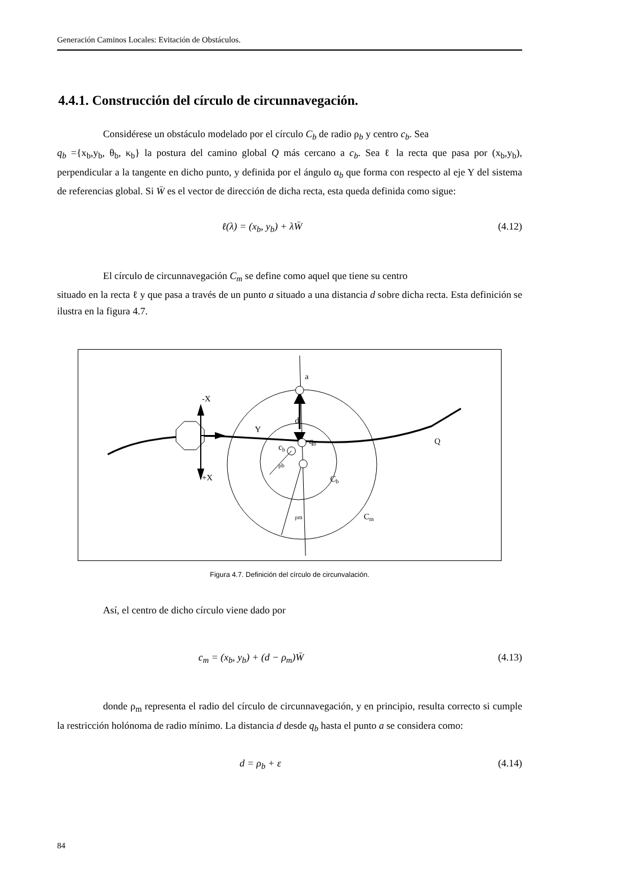Generación Caminos Locales: Evitación de Obstáculos.
4.4.1. Construcción del círculo de circunnavegación.
Considérese un obstáculo modelado por el círculo C<sub>b</sub> de radio ρ<sub>b</sub> y centro c<sub>b</sub>. Sea
q<sub>b</sub> ={x<sub>b</sub>,y<sub>b</sub>, θ<sub>b</sub>, κ<sub>b</sub>} la postura del camino global Q más cercano a c<sub>b</sub>. Sea ℓ la recta que pasa por (x<sub>b</sub>,y<sub>b</sub>), perpendicular a la tangente en dicho punto, y definida por el ángulo α<sub>b</sub> que forma con respecto al eje Y del sistema de referencias global. Si W̄ es el vector de dirección de dicha recta, esta queda definida como sigue:
ℓ(λ) = (x<sub>b</sub>, y<sub>b</sub>) + λW̄ (4.12)
El círculo de circunnavegación C<sub>m</sub> se define como aquel que tiene su centro
situado en la recta ℓ y que pasa a través de un punto a situado a una distancia d sobre dicha recta. Esta definición se ilustra en la figura 4.7.
a
-X
+X
Y
d
qb
cb
ρb
Cb
ρm
Cm
Q
Figura 4.7. Definición del círculo de circunvalación.
Así, el centro de dicho círculo viene dado por
c<sub>m</sub> = (x<sub>b</sub>, y<sub>b</sub>) + (d − ρ<sub>m</sub>)W̄ (4.13)
donde ρ<sub>m</sub> representa el radio del círculo de circunnavegación, y en principio, resulta correcto si cumple la restricción holónoma de radio mínimo. La distancia d desde q<sub>b</sub> hasta el punto a se considera como:
d = ρ<sub>b</sub> + ε (4.14)
84